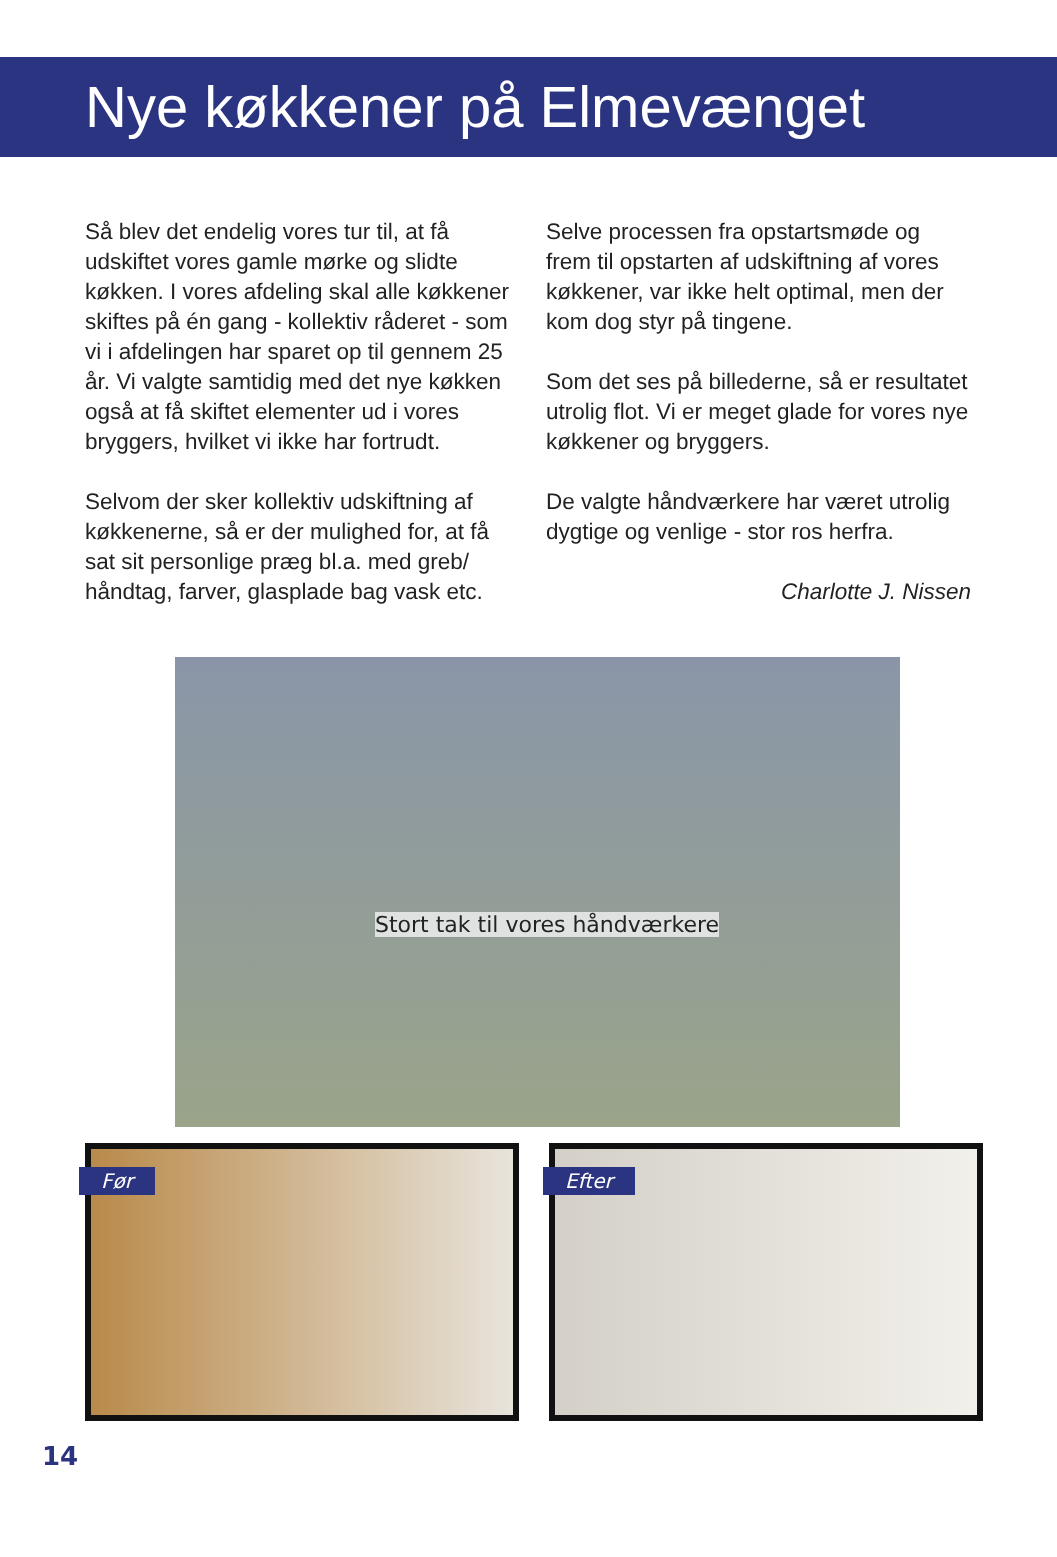Nye køkkener på Elmevænget
Så blev det endelig vores tur til, at få udskiftet vores gamle mørke og slidte køkken. I vores afdeling skal alle køkkener skiftes på én gang - kollektiv råderet - som vi i afdelingen har sparet op til gennem 25 år. Vi valgte samtidig med det nye køkken også at få skiftet elementer ud i vores bryggers, hvilket vi ikke har fortrudt.
Selvom der sker kollektiv udskiftning af køkkenerne, så er der mulighed for, at få sat sit personlige præg bl.a. med greb/ håndtag, farver, glasplade bag vask etc.
Selve processen fra opstartsmøde og frem til opstarten af udskiftning af vores køkkener, var ikke helt optimal, men der kom dog styr på tingene.
Som det ses på billederne, så er resultatet utrolig flot. Vi er meget glade for vores nye køkkener og bryggers.
De valgte håndværkere har været utrolig dygtige og venlige - stor ros herfra.
Charlotte J. Nissen
Stort tak til vores håndværkere
Før
Efter
14